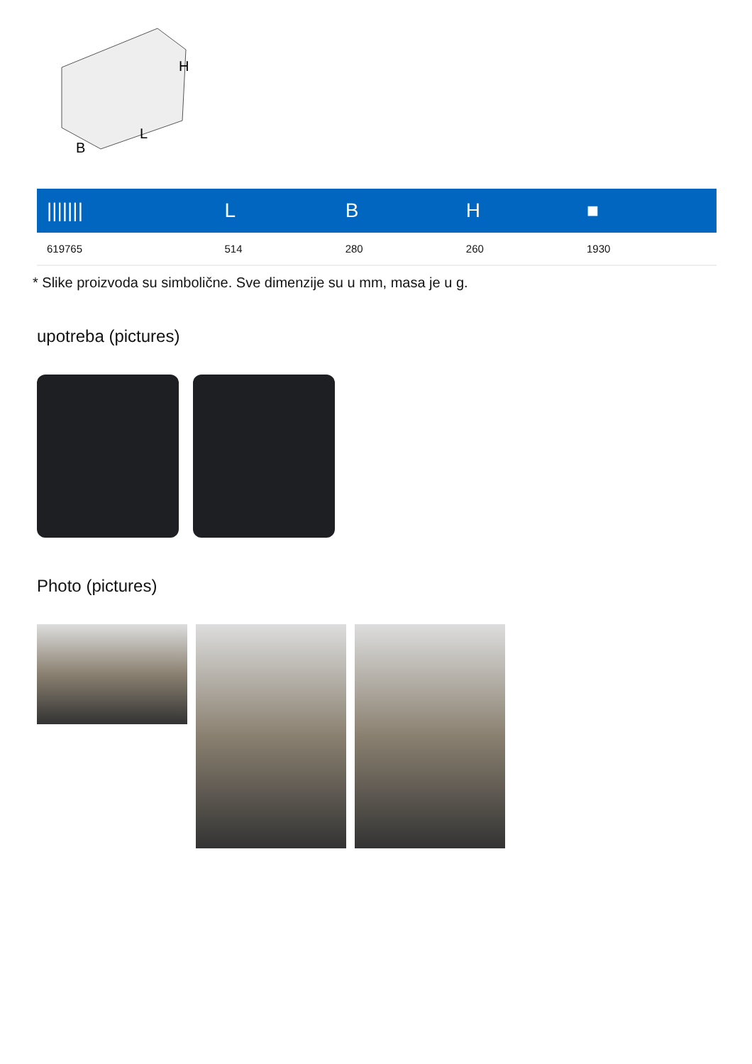H
L
B
| /////// | L | B | H | ■ |
| --- | --- | --- | --- | --- |
| 619765 | 514 | 280 | 260 | 1930 |
* Slike proizvoda su simbolične. Sve dimenzije su u mm, masa je u g.
upotreba (pictures)
Photo (pictures)